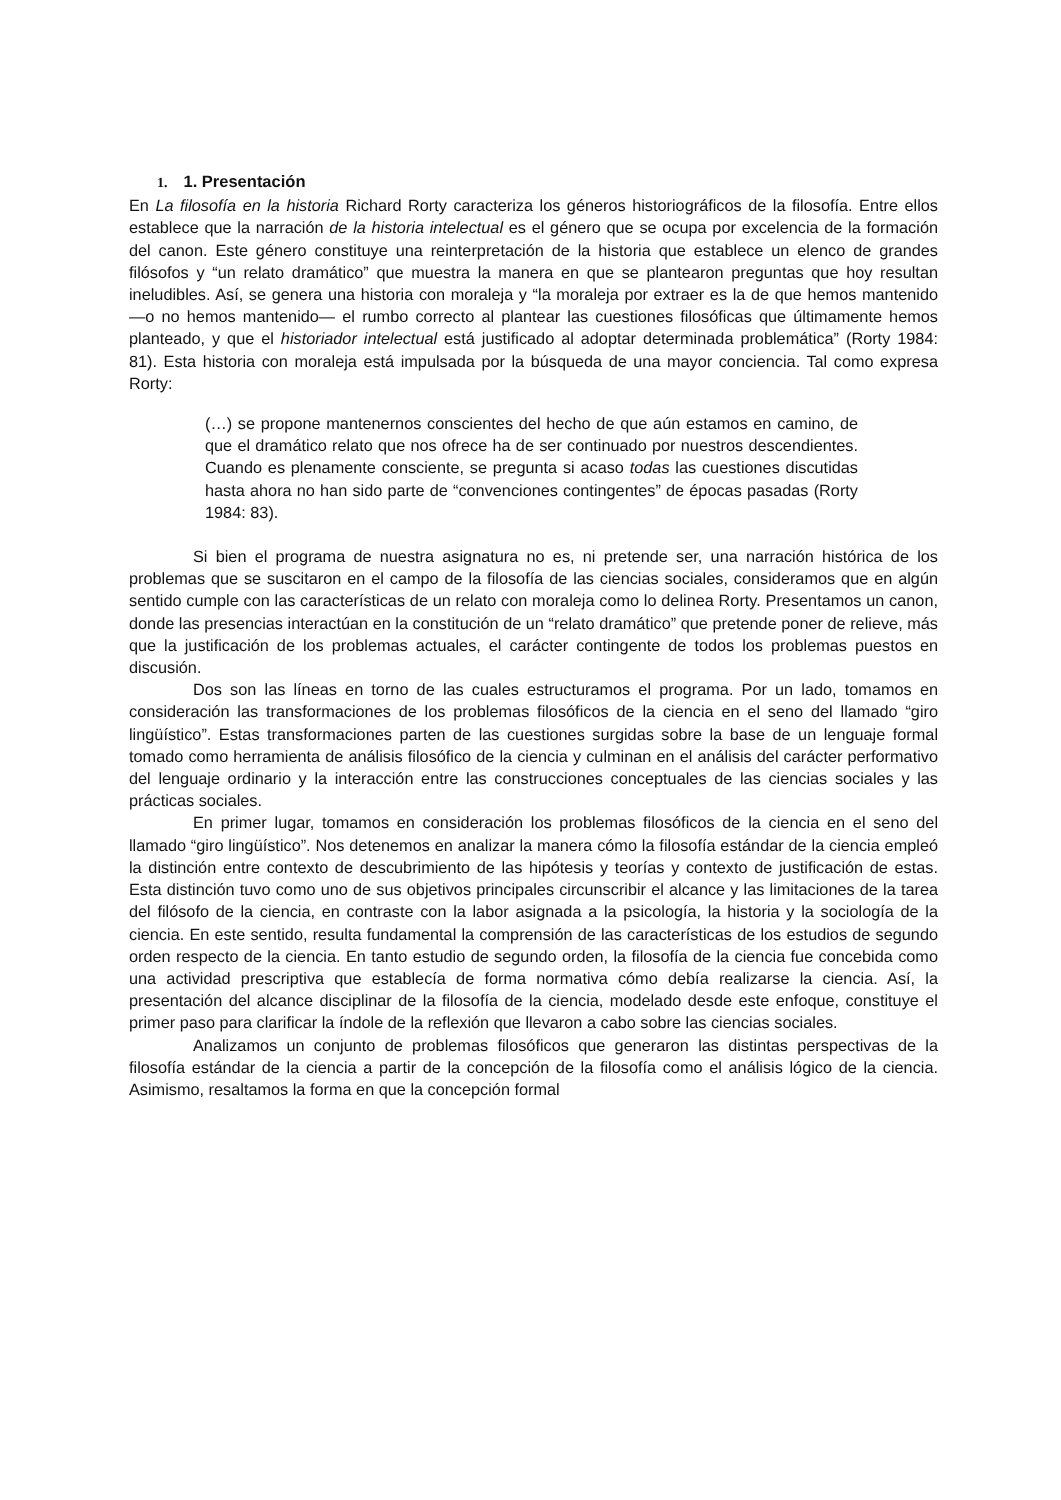1. 1. Presentación
En La filosofía en la historia Richard Rorty caracteriza los géneros historiográficos de la filosofía. Entre ellos establece que la narración de la historia intelectual es el género que se ocupa por excelencia de la formación del canon. Este género constituye una reinterpretación de la historia que establece un elenco de grandes filósofos y “un relato dramático” que muestra la manera en que se plantearon preguntas que hoy resultan ineludibles. Así, se genera una historia con moraleja y “la moraleja por extraer es la de que hemos mantenido —o no hemos mantenido— el rumbo correcto al plantear las cuestiones filosóficas que últimamente hemos planteado, y que el historiador intelectual está justificado al adoptar determinada problemática” (Rorty 1984: 81). Esta historia con moraleja está impulsada por la búsqueda de una mayor conciencia. Tal como expresa Rorty:
(…) se propone mantenernos conscientes del hecho de que aún estamos en camino, de que el dramático relato que nos ofrece ha de ser continuado por nuestros descendientes. Cuando es plenamente consciente, se pregunta si acaso todas las cuestiones discutidas hasta ahora no han sido parte de “convenciones contingentes” de épocas pasadas (Rorty 1984: 83).
Si bien el programa de nuestra asignatura no es, ni pretende ser, una narración histórica de los problemas que se suscitaron en el campo de la filosofía de las ciencias sociales, consideramos que en algún sentido cumple con las características de un relato con moraleja como lo delinea Rorty. Presentamos un canon, donde las presencias interactúan en la constitución de un “relato dramático” que pretende poner de relieve, más que la justificación de los problemas actuales, el carácter contingente de todos los problemas puestos en discusión.
Dos son las líneas en torno de las cuales estructuramos el programa. Por un lado, tomamos en consideración las transformaciones de los problemas filosóficos de la ciencia en el seno del llamado “giro lingüístico”. Estas transformaciones parten de las cuestiones surgidas sobre la base de un lenguaje formal tomado como herramienta de análisis filosófico de la ciencia y culminan en el análisis del carácter performativo del lenguaje ordinario y la interacción entre las construcciones conceptuales de las ciencias sociales y las prácticas sociales.
En primer lugar, tomamos en consideración los problemas filosóficos de la ciencia en el seno del llamado “giro lingüístico”. Nos detenemos en analizar la manera cómo la filosofía estándar de la ciencia empleó la distinción entre contexto de descubrimiento de las hipótesis y teorías y contexto de justificación de estas. Esta distinción tuvo como uno de sus objetivos principales circunscribir el alcance y las limitaciones de la tarea del filósofo de la ciencia, en contraste con la labor asignada a la psicología, la historia y la sociología de la ciencia. En este sentido, resulta fundamental la comprensión de las características de los estudios de segundo orden respecto de la ciencia. En tanto estudio de segundo orden, la filosofía de la ciencia fue concebida como una actividad prescriptiva que establecía de forma normativa cómo debía realizarse la ciencia. Así, la presentación del alcance disciplinar de la filosofía de la ciencia, modelado desde este enfoque, constituye el primer paso para clarificar la índole de la reflexión que llevaron a cabo sobre las ciencias sociales.
Analizamos un conjunto de problemas filosóficos que generaron las distintas perspectivas de la filosofía estándar de la ciencia a partir de la concepción de la filosofía como el análisis lógico de la ciencia. Asimismo, resaltamos la forma en que la concepción formal